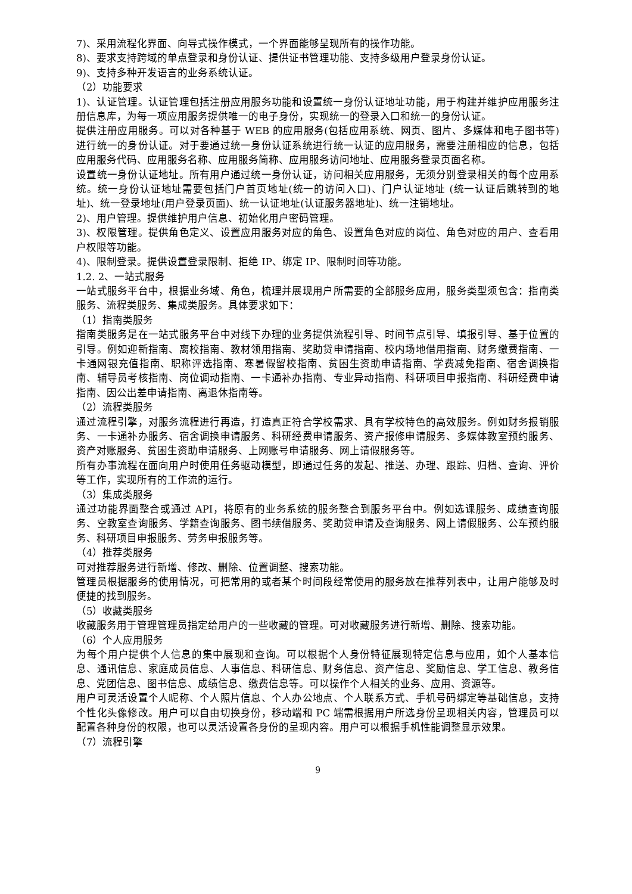7)、采用流程化界面、向导式操作模式，一个界面能够呈现所有的操作功能。
8)、要求支持跨域的单点登录和身份认证、提供证书管理功能、支持多级用户登录身份认证。
9)、支持多种开发语言的业务系统认证。
（2）功能要求
1)、认证管理。认证管理包括注册应用服务功能和设置统一身份认证地址功能，用于构建并维护应用服务注册信息库，为每一项应用服务提供唯一的电子身份，实现统一的登录入口和统一的身份认证。
提供注册应用服务。可以对各种基于 WEB 的应用服务(包括应用系统、网页、图片、多媒体和电子图书等)进行统一的身份认证。对于要通过统一身份认证系统进行统一认证的应用服务，需要注册相应的信息，包括应用服务代码、应用服务名称、应用服务简称、应用服务访问地址、应用服务登录页面名称。
设置统一身份认证地址。所有用户通过统一身份认证，访问相关应用服务，无须分别登录相关的每个应用系统。统一身份认证地址需要包括门户首页地址(统一的访问入口)、门户认证地址 (统一认证后跳转到的地址)、统一登录地址(用户登录页面)、统一认证地址(认证服务器地址)、统一注销地址。
2)、用户管理。提供维护用户信息、初始化用户密码管理。
3)、权限管理。提供角色定义、设置应用服务对应的角色、设置角色对应的岗位、角色对应的用户、查看用户权限等功能。
4)、限制登录。提供设置登录限制、拒绝 IP、绑定 IP、限制时间等功能。
1.2. 2、一站式服务
一站式服务平台中，根据业务域、角色，梳理并展现用户所需要的全部服务应用，服务类型须包含：指南类服务、流程类服务、集成类服务。具体要求如下：
（1）指南类服务
指南类服务是在一站式服务平台中对线下办理的业务提供流程引导、时间节点引导、填报引导、基于位置的引导。例如迎新指南、离校指南、教材领用指南、奖助贷申请指南、校内场地借用指南、财务缴费指南、一卡通网银充值指南、职称评选指南、寒暑假留校指南、贫困生资助申请指南、学费减免指南、宿舍调换指南、辅导员考核指南、岗位调动指南、一卡通补办指南、专业异动指南、科研项目申报指南、科研经费申请指南、因公出差申请指南、离退休指南等。
（2）流程类服务
通过流程引擎，对服务流程进行再造，打造真正符合学校需求、具有学校特色的高效服务。例如财务报销服务、一卡通补办服务、宿舍调换申请服务、科研经费申请服务、资产报修申请服务、多媒体教室预约服务、资产对账服务、贫困生资助申请服务、上网账号申请服务、网上请假服务等。
所有办事流程在面向用户时使用任务驱动模型，即通过任务的发起、推送、办理、跟踪、归档、查询、评价等工作，实现所有的工作流的运行。
（3）集成类服务
通过功能界面整合或通过 API，将原有的业务系统的服务整合到服务平台中。例如选课服务、成绩查询服务、空教室查询服务、学籍查询服务、图书续借服务、奖助贷申请及查询服务、网上请假服务、公车预约服务、科研项目申报服务、劳务申报服务等。
（4）推荐类服务
可对推荐服务进行新增、修改、删除、位置调整、搜索功能。
管理员根据服务的使用情况，可把常用的或者某个时间段经常使用的服务放在推荐列表中，让用户能够及时便捷的找到服务。
（5）收藏类服务
收藏服务用于管理管理员指定给用户的一些收藏的管理。可对收藏服务进行新增、删除、搜索功能。
（6）个人应用服务
为每个用户提供个人信息的集中展现和查询。可以根据个人身份特征展现特定信息与应用，如个人基本信息、通讯信息、家庭成员信息、人事信息、科研信息、财务信息、资产信息、奖励信息、学工信息、教务信息、党团信息、图书信息、成绩信息、缴费信息等。可以操作个人相关的业务、应用、资源等。
用户可灵活设置个人昵称、个人照片信息、个人办公地点、个人联系方式、手机号码绑定等基础信息，支持个性化头像修改。用户可以自由切换身份，移动端和 PC 端需根据用户所选身份呈现相关内容，管理员可以配置各种身份的权限，也可以灵活设置各身份的呈现内容。用户可以根据手机性能调整显示效果。
（7）流程引擎
9